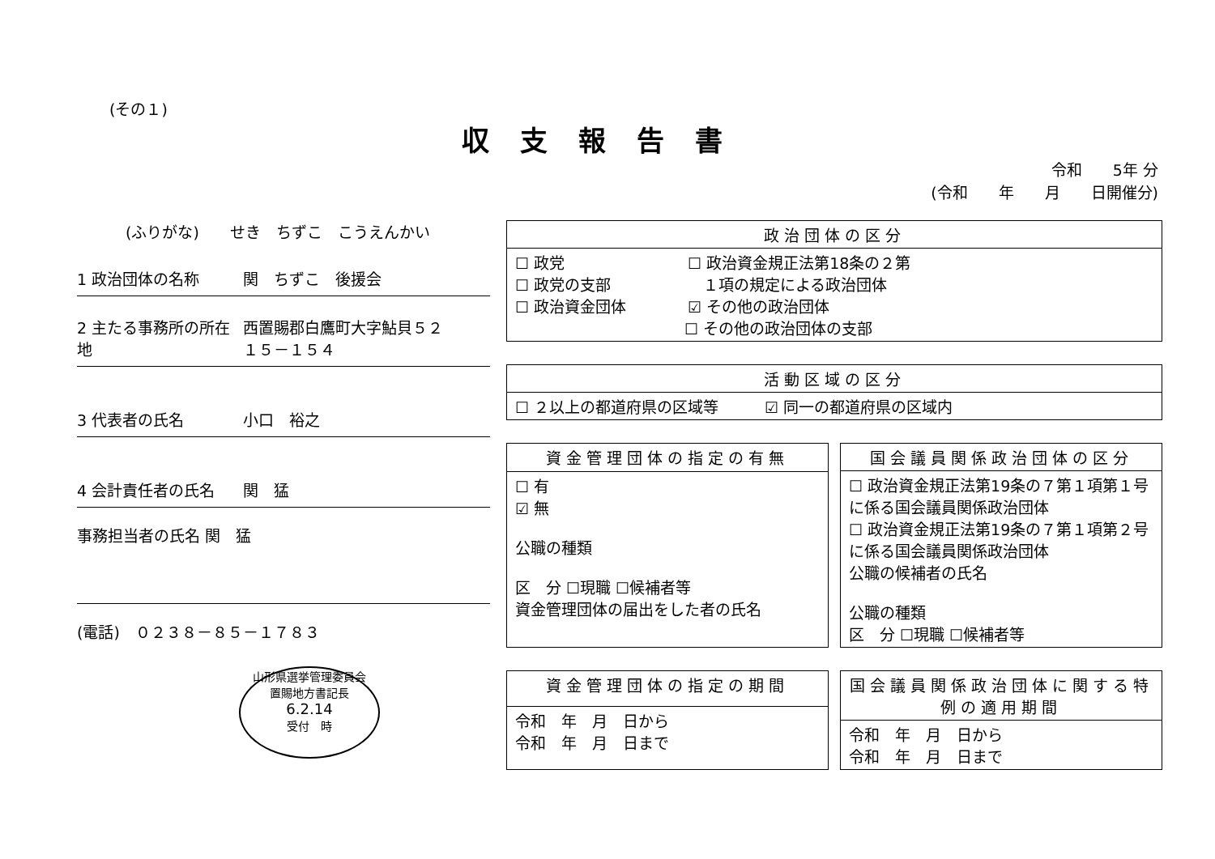(その１)
収支報告書
令和　　5年 分
(令和　　年　　月　　日開催分)
(ふりがな)　　せき　ちずこ　こうえんかい
1 政治団体の名称 関　ちずこ　後援会
2 主たる事務所の所在地 西置賜郡白鷹町大字鮎貝５２
１５－１５４
3 代表者の氏名 小口　裕之
4 会計責任者の氏名 関　猛
事務担当者の氏名 関　猛
(電話)　０２３８－８５－１７８３
山形県選挙管理委員会
置賜地方書記長
6.2.14
受付　時
| 政治団体の区分 |
| --- |
| ☐ 政党 ☐ 政治資金規正法第18条の２第 ☐ 政党の支部 １項の規定による政治団体 ☐ 政治資金団体 ☑ その他の政治団体 ☐ その他の政治団体の支部 |
| 活動区域の区分 |
| --- |
| ☐ ２以上の都道府県の区域等 ☑ 同一の都道府県の区域内 |
| 資金管理団体の指定の有無 |
| --- |
| ☐ 有 ☑ 無 公職の種類 区 分 ☐現職 ☐候補者等 資金管理団体の届出をした者の氏名 |
| 国会議員関係政治団体の区分 |
| --- |
| ☐ 政治資金規正法第19条の７第１項第１号に係る国会議員関係政治団体 ☐ 政治資金規正法第19条の７第１項第２号に係る国会議員関係政治団体 公職の候補者の氏名 公職の種類 区 分 ☐現職 ☐候補者等 |
| 資金管理団体の指定の期間 |
| --- |
| 令和 年 月 日から 令和 年 月 日まで |
| 国会議員関係政治団体に関する特例の適用期間 |
| --- |
| 令和 年 月 日から 令和 年 月 日まで |